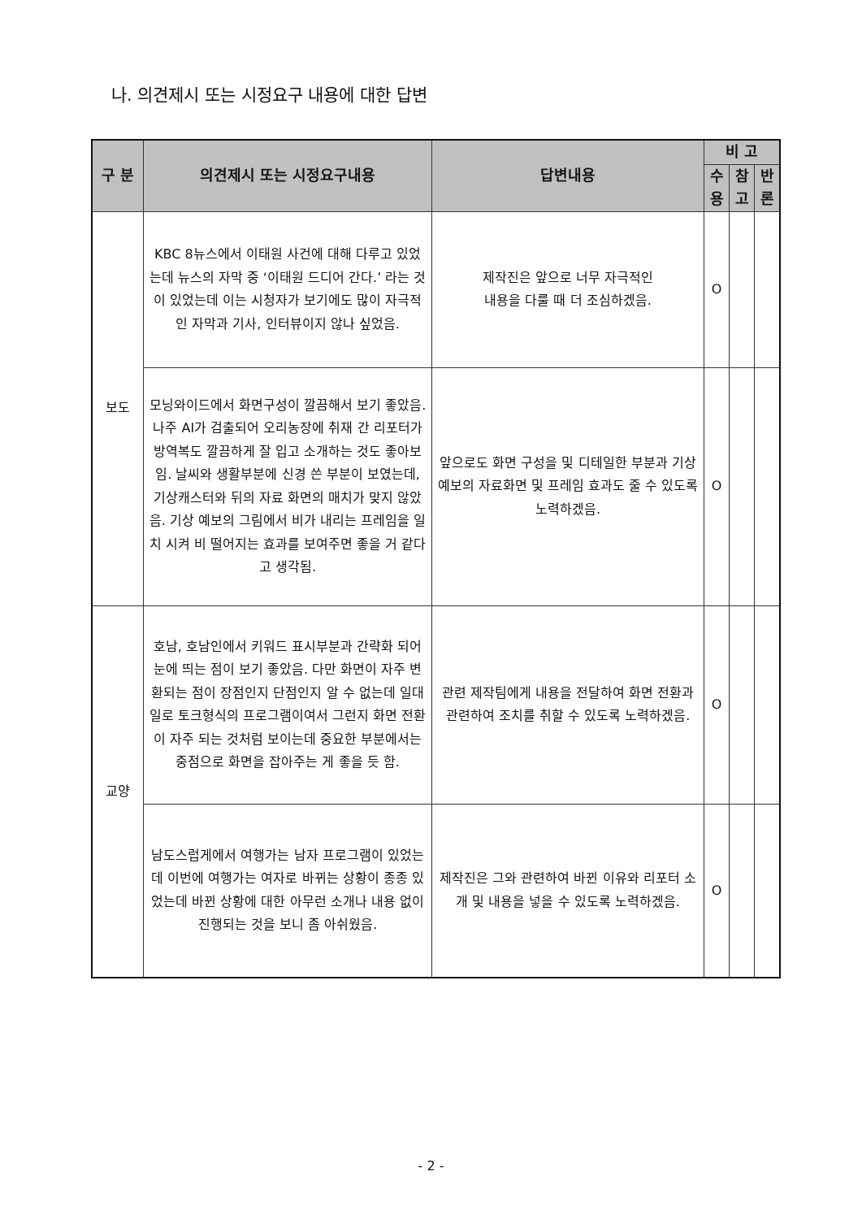나. 의견제시 또는 시정요구 내용에 대한 답변
| 구 분 | 의견제시 또는 시정요구내용 | 답변내용 | 비 고 | | |
| --- | --- | --- | --- | --- | --- |
| | | | 수 용 | 참 고 | 반 론 |
| 보도 | KBC 8뉴스에서 이태원 사건에 대해 다루고 있었는데 뉴스의 자막 중 ‘이태원 드디어 간다.’ 라는 것이 있었는데 이는 시청자가 보기에도 많이 자극적인 자막과 기사, 인터뷰이지 않나 싶었음. | 제작진은 앞으로 너무 자극적인 내용을 다룰 때 더 조심하겠음. | O | | |
| | 모닝와이드에서 화면구성이 깔끔해서 보기 좋았음. 나주 AI가 검출되어 오리농장에 취재 간 리포터가 방역복도 깔끔하게 잘 입고 소개하는 것도 좋아보임. 날씨와 생활부분에 신경 쓴 부분이 보였는데, 기상캐스터와 뒤의 자료 화면의 매치가 맞지 않았음. 기상 예보의 그림에서 비가 내리는 프레임을 일치 시켜 비 떨어지는 효과를 보여주면 좋을 거 같다고 생각됨. | 앞으로도 화면 구성을 및 디테일한 부분과 기상 예보의 자료화면 및 프레임 효과도 줄 수 있도록 노력하겠음. | O | | |
| 교양 | 호남, 호남인에서 키워드 표시부분과 간략화 되어 눈에 띄는 점이 보기 좋았음. 다만 화면이 자주 변환되는 점이 장점인지 단점인지 알 수 없는데 일대일로 토크형식의 프로그램이여서 그런지 화면 전환이 자주 되는 것처럼 보이는데 중요한 부분에서는 중점으로 화면을 잡아주는 게 좋을 듯 함. | 관련 제작팀에게 내용을 전달하여 화면 전환과 관련하여 조치를 취할 수 있도록 노력하겠음. | O | | |
| | 남도스럽게에서 여행가는 남자 프로그램이 있었는데 이번에 여행가는 여자로 바뀌는 상황이 종종 있었는데 바뀐 상황에 대한 아무런 소개나 내용 없이 진행되는 것을 보니 좀 아쉬웠음. | 제작진은 그와 관련하여 바뀐 이유와 리포터 소개 및 내용을 넣을 수 있도록 노력하겠음. | O | | |
- 2 -